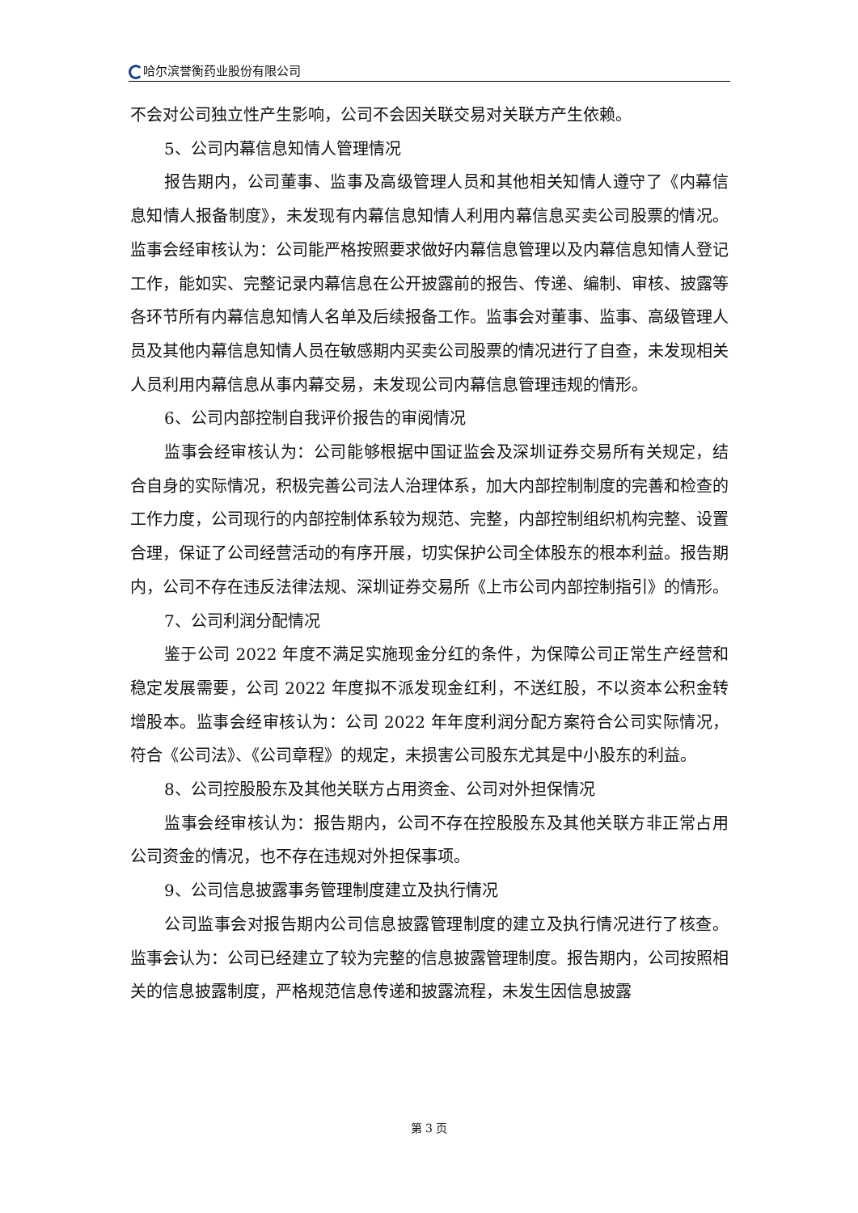哈尔滨誉衡药业股份有限公司
不会对公司独立性产生影响，公司不会因关联交易对关联方产生依赖。
5、公司内幕信息知情人管理情况
报告期内，公司董事、监事及高级管理人员和其他相关知情人遵守了《内幕信息知情人报备制度》，未发现有内幕信息知情人利用内幕信息买卖公司股票的情况。监事会经审核认为：公司能严格按照要求做好内幕信息管理以及内幕信息知情人登记工作，能如实、完整记录内幕信息在公开披露前的报告、传递、编制、审核、披露等各环节所有内幕信息知情人名单及后续报备工作。监事会对董事、监事、高级管理人员及其他内幕信息知情人员在敏感期内买卖公司股票的情况进行了自查，未发现相关人员利用内幕信息从事内幕交易，未发现公司内幕信息管理违规的情形。
6、公司内部控制自我评价报告的审阅情况
监事会经审核认为：公司能够根据中国证监会及深圳证券交易所有关规定，结合自身的实际情况，积极完善公司法人治理体系，加大内部控制制度的完善和检查的工作力度，公司现行的内部控制体系较为规范、完整，内部控制组织机构完整、设置合理，保证了公司经营活动的有序开展，切实保护公司全体股东的根本利益。报告期内，公司不存在违反法律法规、深圳证券交易所《上市公司内部控制指引》的情形。
7、公司利润分配情况
鉴于公司 2022 年度不满足实施现金分红的条件，为保障公司正常生产经营和稳定发展需要，公司 2022 年度拟不派发现金红利，不送红股，不以资本公积金转增股本。监事会经审核认为：公司 2022 年年度利润分配方案符合公司实际情况，符合《公司法》、《公司章程》的规定，未损害公司股东尤其是中小股东的利益。
8、公司控股股东及其他关联方占用资金、公司对外担保情况
监事会经审核认为：报告期内，公司不存在控股股东及其他关联方非正常占用公司资金的情况，也不存在违规对外担保事项。
9、公司信息披露事务管理制度建立及执行情况
公司监事会对报告期内公司信息披露管理制度的建立及执行情况进行了核查。监事会认为：公司已经建立了较为完整的信息披露管理制度。报告期内，公司按照相关的信息披露制度，严格规范信息传递和披露流程，未发生因信息披露
第 3 页